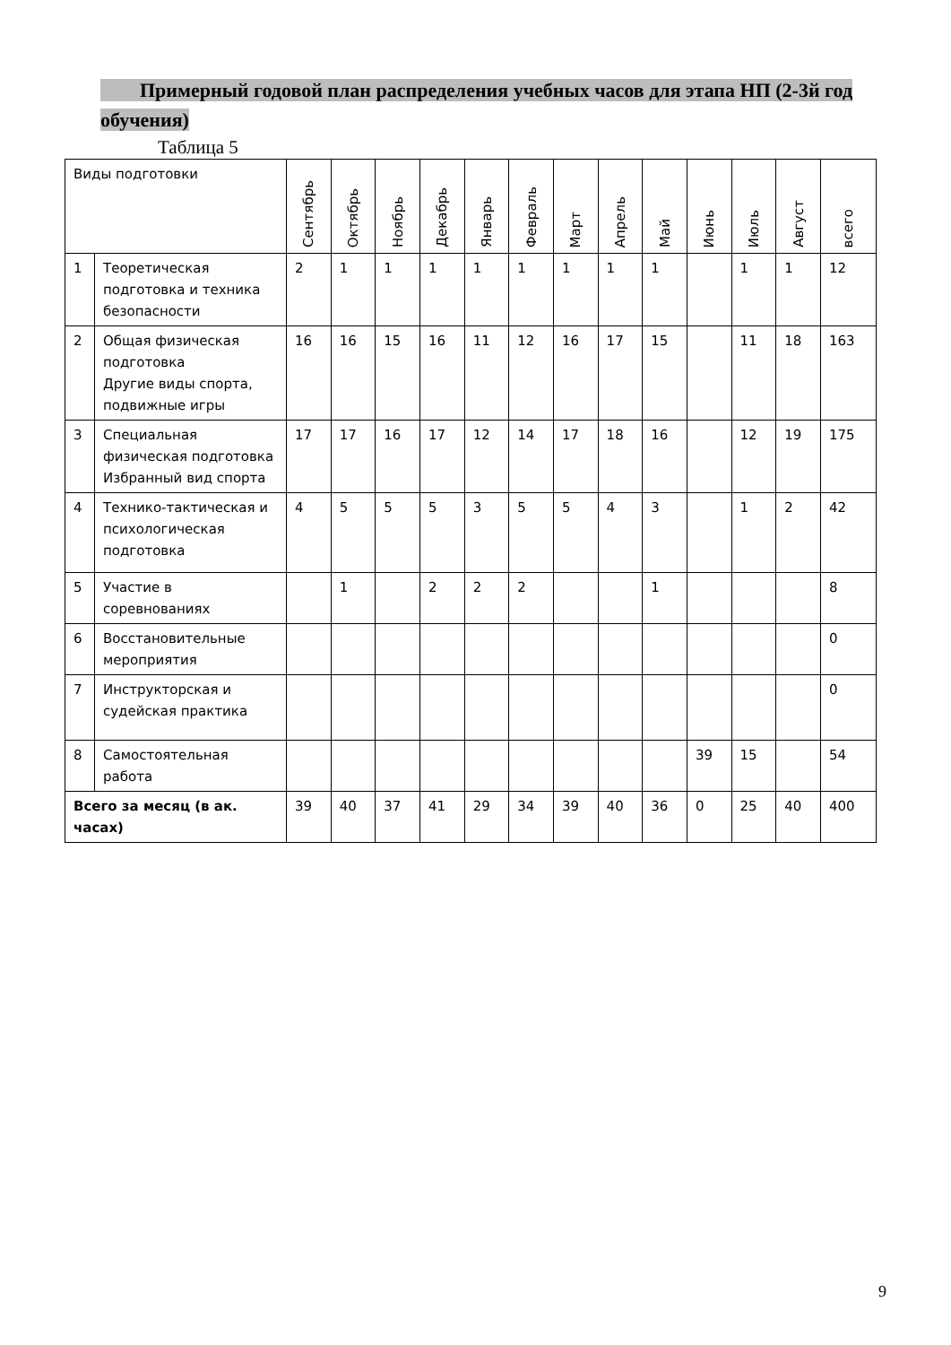Примерный годовой план распределения учебных часов для этапа НП (2-3й год обучения)
Таблица 5
| Виды подготовки | | Сентябрь | Октябрь | Ноябрь | Декабрь | Январь | Февраль | Март | Апрель | Май | Июнь | Июль | Август | всего |
| --- | --- | --- | --- | --- | --- | --- | --- | --- | --- | --- | --- | --- | --- | --- |
| 1 | Теоретическая подготовка и техника безопасности | 2 | 1 | 1 | 1 | 1 | 1 | 1 | 1 | 1 | | 1 | 1 | 12 |
| 2 | Общая физическая подготовка Другие виды спорта, подвижные игры | 16 | 16 | 15 | 16 | 11 | 12 | 16 | 17 | 15 | | 11 | 18 | 163 |
| 3 | Специальная физическая подготовка Избранный вид спорта | 17 | 17 | 16 | 17 | 12 | 14 | 17 | 18 | 16 | | 12 | 19 | 175 |
| 4 | Технико-тактическая и психологическая подготовка | 4 | 5 | 5 | 5 | 3 | 5 | 5 | 4 | 3 | | 1 | 2 | 42 |
| 5 | Участие в соревнованиях | | 1 | | 2 | 2 | 2 | | | 1 | | | | 8 |
| 6 | Восстановительные мероприятия | | | | | | | | | | | | | 0 |
| 7 | Инструкторская и судейская практика | | | | | | | | | | | | | 0 |
| 8 | Самостоятельная работа | | | | | | | | | | 39 | 15 | | 54 |
| Всего за месяц (в ак. часах) | | 39 | 40 | 37 | 41 | 29 | 34 | 39 | 40 | 36 | 0 | 25 | 40 | 400 |
9